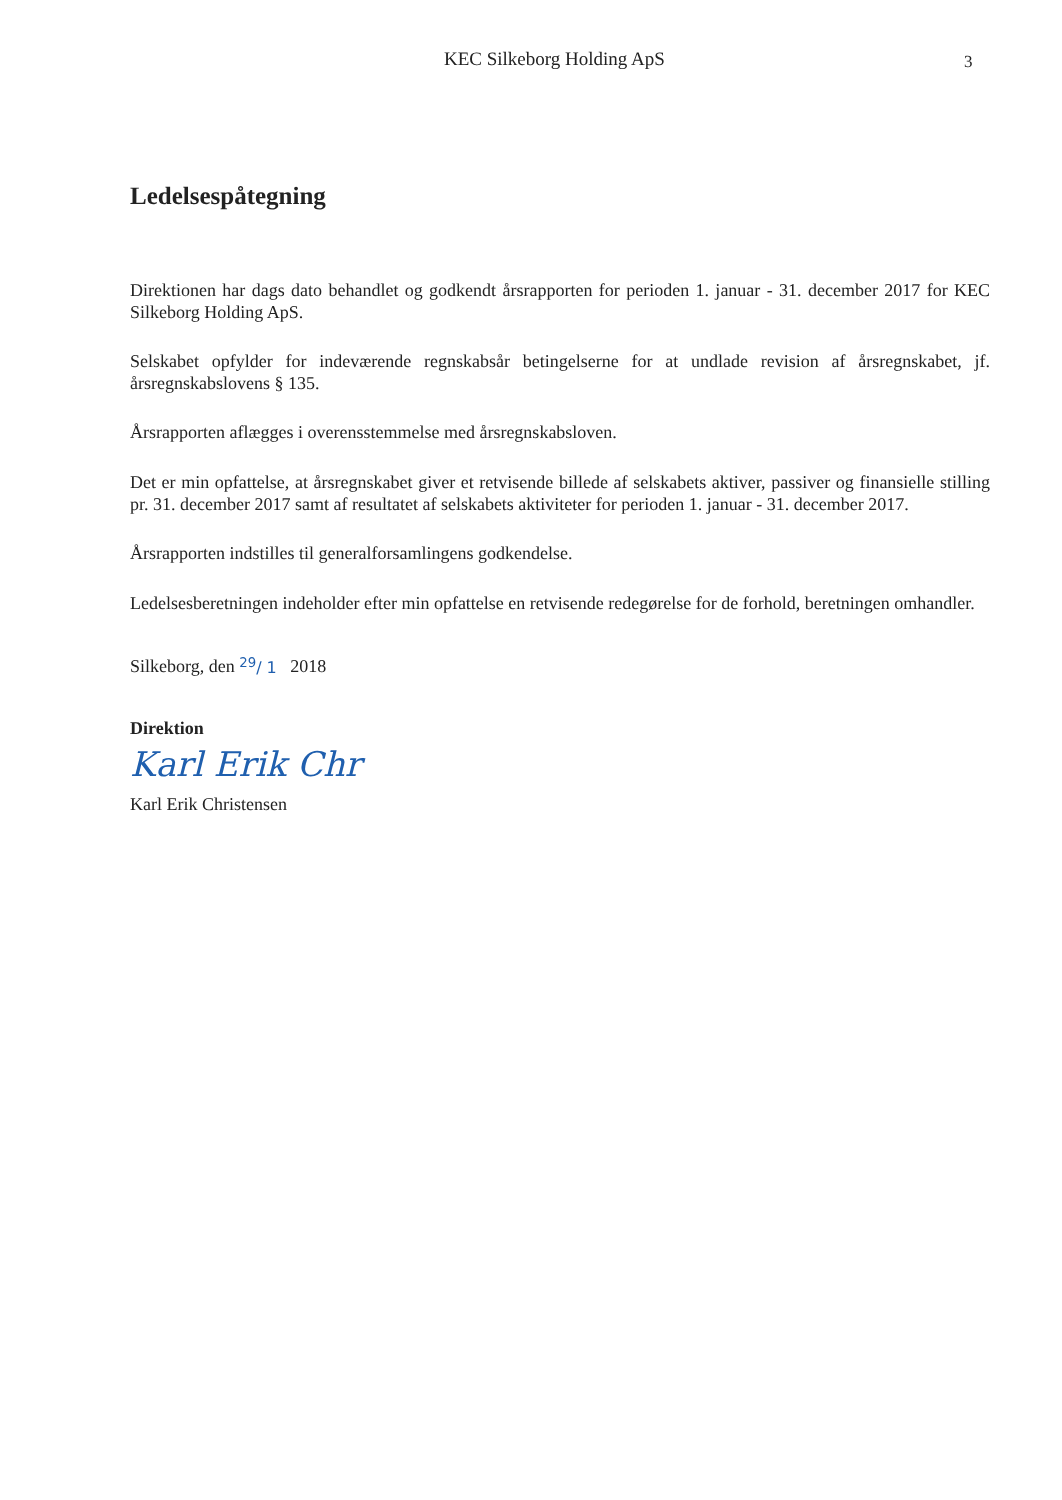KEC Silkeborg Holding ApS
3
Ledelsespåtegning
Direktionen har dags dato behandlet og godkendt årsrapporten for perioden 1. januar - 31. december 2017 for KEC Silkeborg Holding ApS.
Selskabet opfylder for indeværende regnskabsår betingelserne for at undlade revision af årsregnskabet, jf. årsregnskabslovens § 135.
Årsrapporten aflægges i overensstemmelse med årsregnskabsloven.
Det er min opfattelse, at årsregnskabet giver et retvisende billede af selskabets aktiver, passiver og finansielle stilling pr. 31. december 2017 samt af resultatet af selskabets aktiviteter for perioden 1. januar - 31. december 2017.
Årsrapporten indstilles til generalforsamlingens godkendelse.
Ledelsesberetningen indeholder efter min opfattelse en retvisende redegørelse for de forhold, beretningen omhandler.
Silkeborg, den <sup>29</sup>/ 1 2018
Direktion
Karl Erik Chr
Karl Erik Christensen